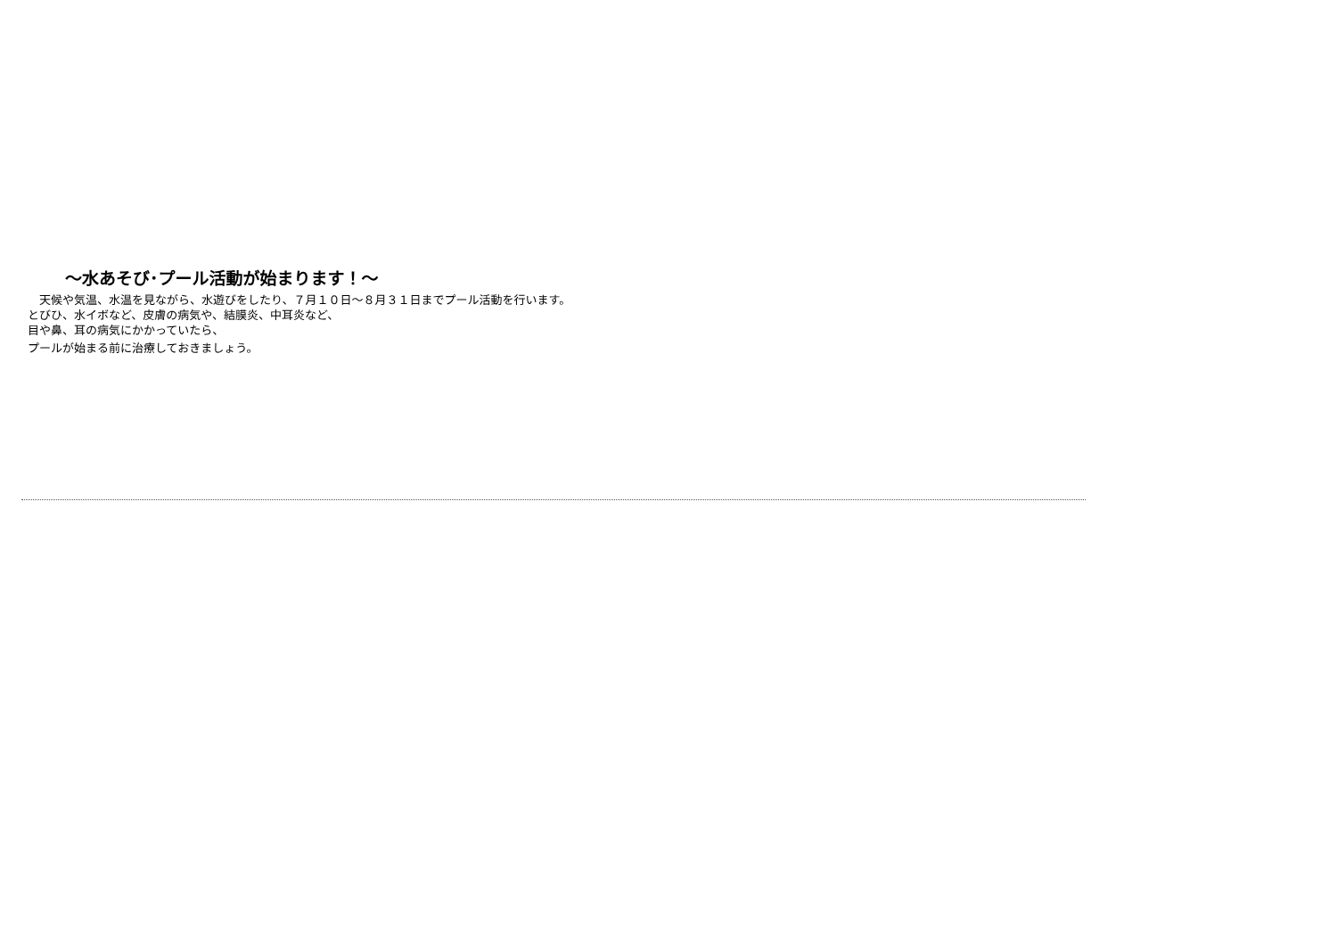～水あそび･プール活動が始まります！～
　天候や気温、水温を見ながら、水遊びをしたり、７月１０日～８月３１日までプール活動を行います。
とびひ、水イボなど、皮膚の病気や、結膜炎、中耳炎など、
目や鼻、耳の病気にかかっていたら、
プールが始まる前に治療しておきましょう。